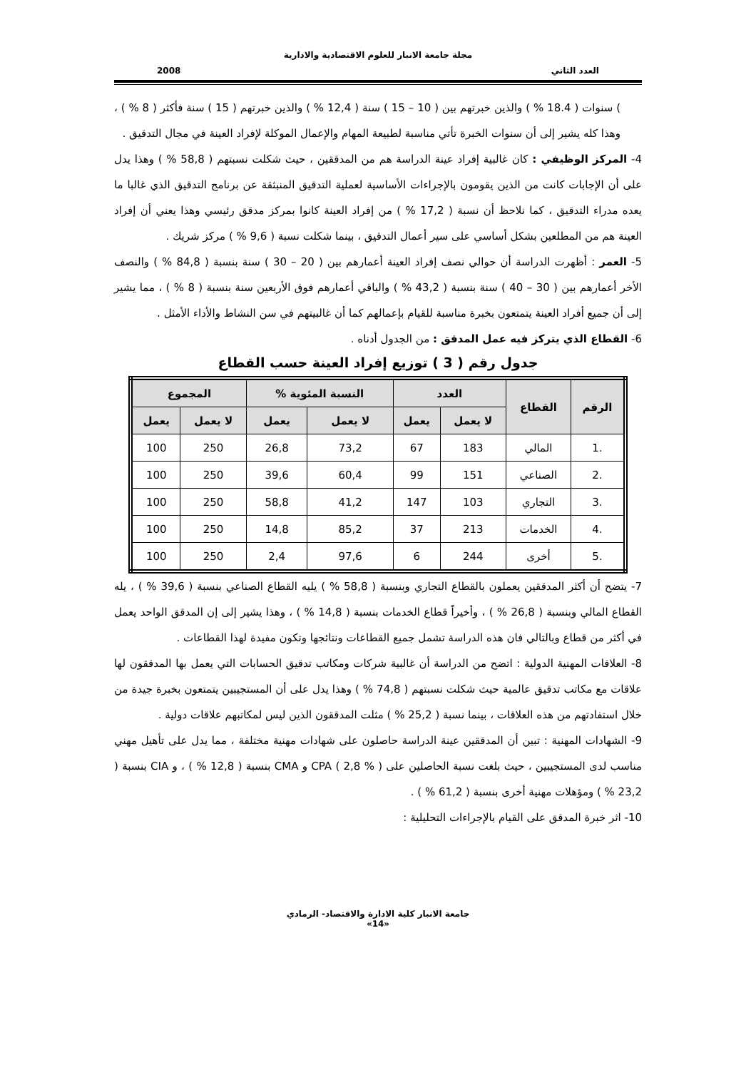مجلة جامعة الانبار للعلوم الاقتصادية والادارية
العدد الثاني 2008
) سنوات ( 18.4 % ) والذين خبرتهم بين ( 10 – 15 ) سنة ( 12,4 % ) والذين خبرتهم ( 15 ) سنة فأكثر ( 8 % ) ، وهذا كله يشير إلى أن سنوات الخبرة تأتي مناسبة لطبيعة المهام والإعمال الموكلة لإفراد العينة في مجال التدقيق .
4- المركز الوظيفي : كان غالبية إفراد عينة الدراسة هم من المدققين ، حيث شكلت نسبتهم ( 58,8 % ) وهذا يدل على أن الإجابات كانت من الذين يقومون بالإجراءات الأساسية لعملية التدقيق المنبثقة عن برنامج التدقيق الذي غالبا ما يعده مدراء التدقيق ، كما نلاحظ أن نسبة ( 17,2 % ) من إفراد العينة كانوا بمركز مدقق رئيسي وهذا يعني أن إفراد العينة هم من المطلعين بشكل أساسي على سير أعمال التدقيق ، بينما شكلت نسبة ( 9,6 % ) مركز شريك .
5- العمر : أظهرت الدراسة أن حوالي نصف إفراد العينة أعمارهم بين ( 20 – 30 ) سنة بنسبة ( 84,8 % ) والنصف الأخر أعمارهم بين ( 30 – 40 ) سنة بنسبة ( 43,2 % ) والباقي أعمارهم فوق الأربعين سنة بنسبة ( 8 % ) ، مما يشير إلى أن جميع أفراد العينة يتمتعون بخبرة مناسبة للقيام بإعمالهم كما أن غالبيتهم في سن النشاط والأداء الأمثل .
6- القطاع الذي يتركز فيه عمل المدقق : من الجدول أدناه .
جدول رقم ( 3 ) توزيع إفراد العينة حسب القطاع
| الرقم | القطاع | العدد | | النسبة المئوية % | | المجموع | |
| --- | --- | --- | --- | --- | --- | --- | --- |
| | | لا يعمل | يعمل | لا يعمل | يعمل | لا يعمل | يعمل |
| .1 | المالي | 183 | 67 | 73,2 | 26,8 | 250 | 100 |
| .2 | الصناعي | 151 | 99 | 60,4 | 39,6 | 250 | 100 |
| .3 | التجاري | 103 | 147 | 41,2 | 58,8 | 250 | 100 |
| .4 | الخدمات | 213 | 37 | 85,2 | 14,8 | 250 | 100 |
| .5 | أخرى | 244 | 6 | 97,6 | 2,4 | 250 | 100 |
7- يتضح أن أكثر المدققين يعملون بالقطاع التجاري وبنسبة ( 58,8 % ) يليه القطاع الصناعي بنسبة ( 39,6 % ) ، يله القطاع المالي وبنسبة ( 26,8 % ) ، وأخيراً قطاع الخدمات بنسبة ( 14,8 % ) ، وهذا يشير إلى إن المدقق الواحد يعمل في أكثر من قطاع وبالتالي فان هذه الدراسة تشمل جميع القطاعات ونتائجها وتكون مفيدة لهذا القطاعات .
8- العلاقات المهنية الدولية : اتضح من الدراسة أن غالبية شركات ومكاتب تدقيق الحسابات التي يعمل بها المدققون لها علاقات مع مكاتب تدقيق عالمية حيث شكلت نسبتهم ( 74,8 % ) وهذا يدل على أن المستجيبين يتمتعون بخبرة جيدة من خلال استفادتهم من هذه العلاقات ، بينما نسبة ( 25,2 % ) مثلت المدققون الذين ليس لمكاتبهم علاقات دولية .
9- الشهادات المهنية : تبين أن المدققين عينة الدراسة حاصلون على شهادات مهنية مختلفة ، مما يدل على تأهيل مهني مناسب لدى المستجيبين ، حيث بلغت نسبة الحاصلين على CPA ( 2,8 % ) و CMA بنسبة ( 12,8 % ) ، و CIA بنسبة ( 23,2 % ) ومؤهلات مهنية أخرى بنسبة ( 61,2 % ) .
10- اثر خبرة المدقق على القيام بالإجراءات التحليلية :
جامعة الانبار كلية الادارة والاقتصاد- الرمادي
«14»